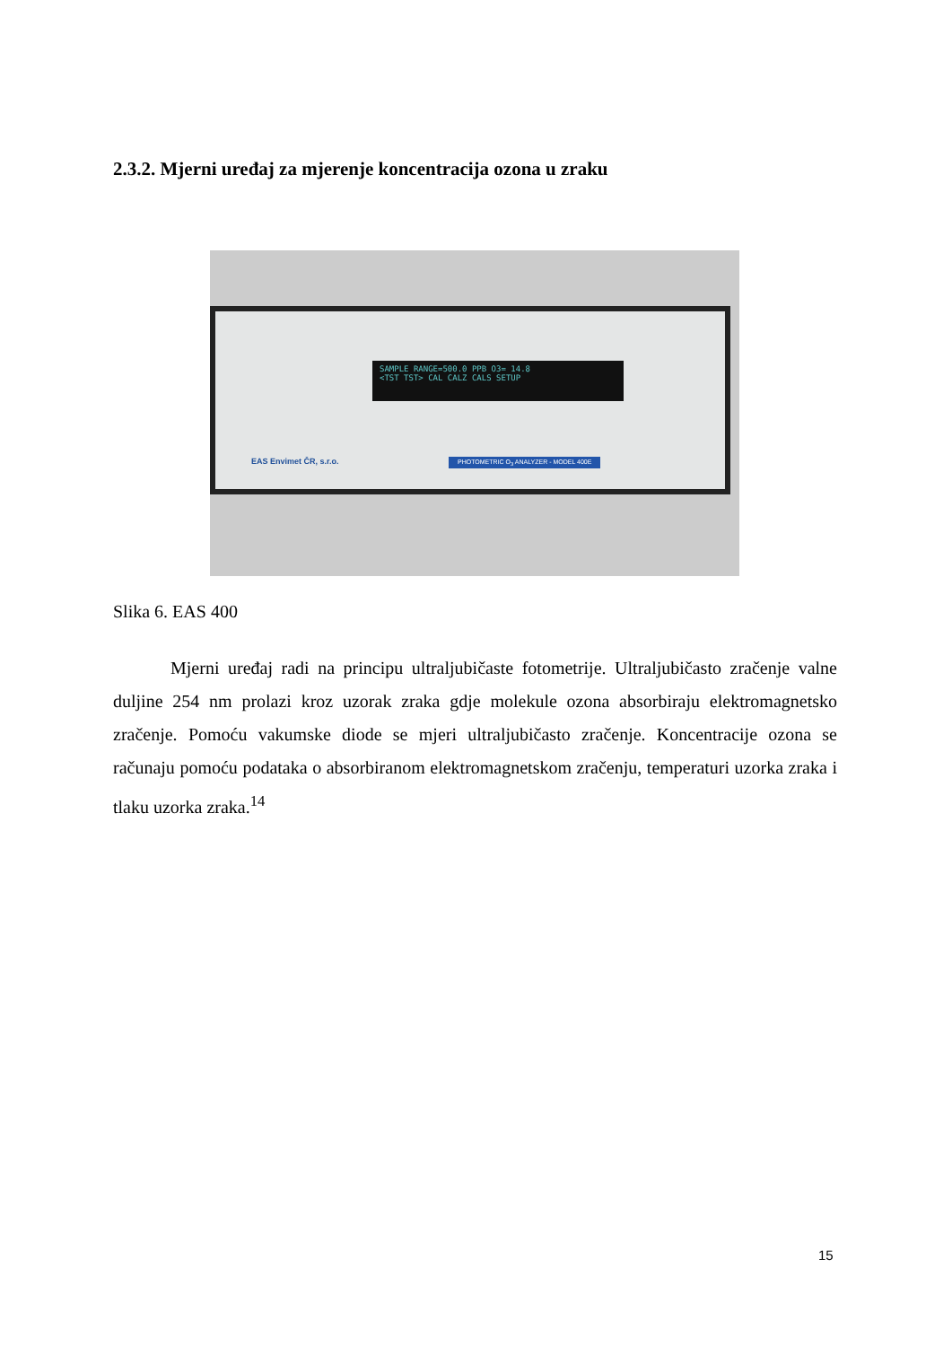2.3.2. Mjerni uređaj za mjerenje koncentracija ozona u zraku
SAMPLE RANGE=500.0 PPB O3= 14.8
<TST TST> CAL CALZ CALS SETUP
EAS Envimet ČR, s.r.o.
PHOTOMETRIC O<sub>3</sub> ANALYZER - MODEL 400E
Slika 6. EAS 400
Mjerni uređaj radi na principu ultraljubičaste fotometrije. Ultraljubičasto zračenje valne duljine 254 nm prolazi kroz uzorak zraka gdje molekule ozona absorbiraju elektromagnetsko zračenje. Pomoću vakumske diode se mjeri ultraljubičasto zračenje. Koncentracije ozona se računaju pomoću podataka o absorbiranom elektromagnetskom zračenju, temperaturi uzorka zraka i tlaku uzorka zraka.<sup>14</sup>
15